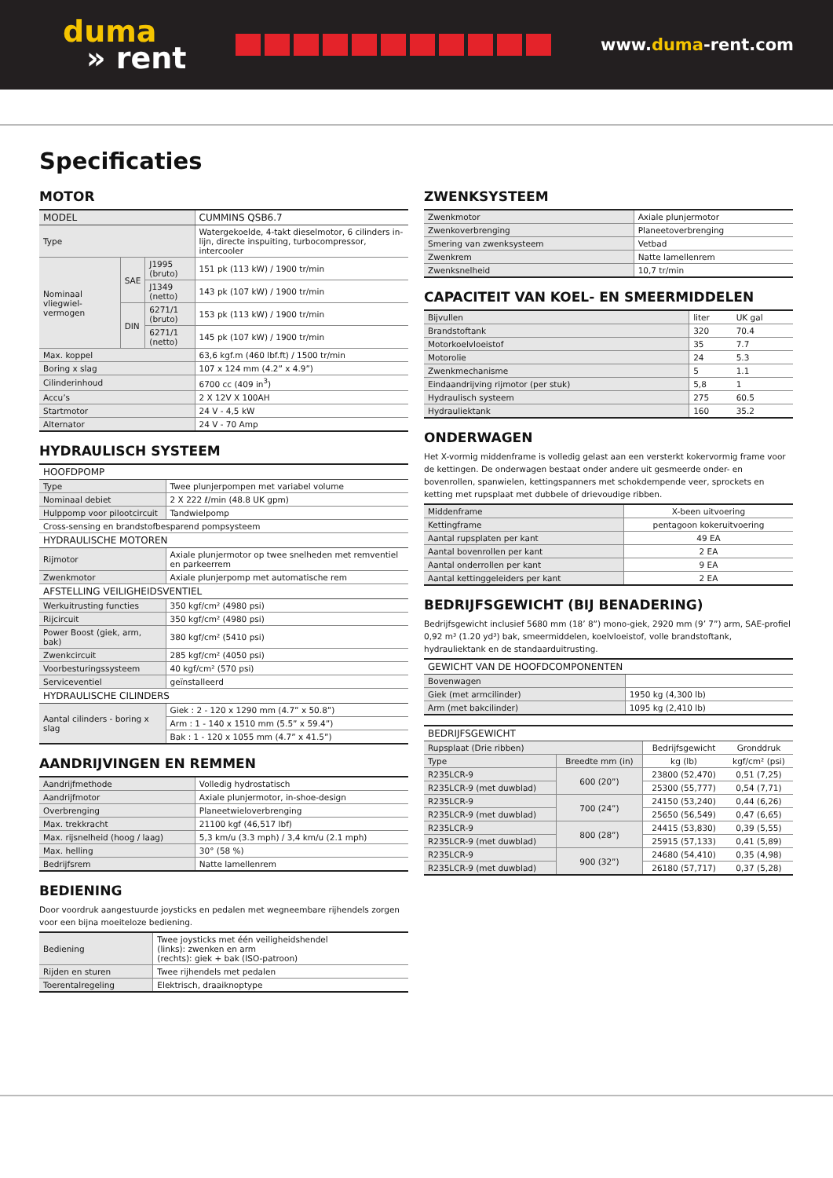duma
» rent
www.duma-rent.com
Specificaties
MOTOR
| MODEL | | | CUMMINS QSB6.7 |
| Type | | | Watergekoelde, 4-takt dieselmotor, 6 cilinders in-lijn, directe inspuiting, turbocompressor, intercooler |
| Nominaal vliegwiel-vermogen | SAE | J1995 (bruto) | 151 pk (113 kW) / 1900 tr/min |
| | | J1349 (netto) | 143 pk (107 kW) / 1900 tr/min |
| | DIN | 6271/1 (bruto) | 153 pk (113 kW) / 1900 tr/min |
| | | 6271/1 (netto) | 145 pk (107 kW) / 1900 tr/min |
| Max. koppel | | | 63,6 kgf.m (460 lbf.ft) / 1500 tr/min |
| Boring x slag | | | 107 x 124 mm (4.2” x 4.9”) |
| Cilinderinhoud | | | 6700 cc (409 in<sup>3</sup>) |
| Accu’s | | | 2 X 12V X 100AH |
| Startmotor | | | 24 V - 4,5 kW |
| Alternator | | | 24 V - 70 Amp |
HYDRAULISCH SYSTEEM
| HOOFDPOMP | |
| Type | Twee plunjerpompen met variabel volume |
| Nominaal debiet | 2 X 222 ℓ/min (48.8 UK gpm) |
| Hulppomp voor pilootcircuit | Tandwielpomp |
| Cross-sensing en brandstofbesparend pompsysteem | |
| HYDRAULISCHE MOTOREN | |
| Rijmotor | Axiale plunjermotor op twee snelheden met remventiel en parkeerrem |
| Zwenkmotor | Axiale plunjerpomp met automatische rem |
| AFSTELLING VEILIGHEIDSVENTIEL | |
| Werkuitrusting functies | 350 kgf/cm² (4980 psi) |
| Rijcircuit | 350 kgf/cm² (4980 psi) |
| Power Boost (giek, arm, bak) | 380 kgf/cm² (5410 psi) |
| Zwenkcircuit | 285 kgf/cm² (4050 psi) |
| Voorbesturingssysteem | 40 kgf/cm² (570 psi) |
| Serviceventiel | geïnstalleerd |
| HYDRAULISCHE CILINDERS | |
| Aantal cilinders - boring x slag | Giek : 2 - 120 x 1290 mm (4.7” x 50.8”) |
| | Arm : 1 - 140 x 1510 mm (5.5” x 59.4”) |
| | Bak : 1 - 120 x 1055 mm (4.7” x 41.5”) |
AANDRIJVINGEN EN REMMEN
| Aandrijfmethode | Volledig hydrostatisch |
| Aandrijfmotor | Axiale plunjermotor, in-shoe-design |
| Overbrenging | Planeetwieloverbrenging |
| Max. trekkracht | 21100 kgf (46,517 lbf) |
| Max. rijsnelheid (hoog / laag) | 5,3 km/u (3.3 mph) / 3,4 km/u (2.1 mph) |
| Max. helling | 30° (58 %) |
| Bedrijfsrem | Natte lamellenrem |
BEDIENING
Door voordruk aangestuurde joysticks en pedalen met wegneembare rijhendels zorgen voor een bijna moeiteloze bediening.
| Bediening | Twee joysticks met één veiligheidshendel (links): zwenken en arm (rechts): giek + bak (ISO-patroon) |
| Rijden en sturen | Twee rijhendels met pedalen |
| Toerentalregeling | Elektrisch, draaiknoptype |
ZWENKSYSTEEM
| Zwenkmotor | Axiale plunjermotor |
| Zwenkoverbrenging | Planeetoverbrenging |
| Smering van zwenksysteem | Vetbad |
| Zwenkrem | Natte lamellenrem |
| Zwenksnelheid | 10,7 tr/min |
CAPACITEIT VAN KOEL- EN SMEERMIDDELEN
| Bijvullen | liter | UK gal |
| Brandstoftank | 320 | 70.4 |
| Motorkoelvloeistof | 35 | 7.7 |
| Motorolie | 24 | 5.3 |
| Zwenkmechanisme | 5 | 1.1 |
| Eindaandrijving rijmotor (per stuk) | 5,8 | 1 |
| Hydraulisch systeem | 275 | 60.5 |
| Hydrauliektank | 160 | 35.2 |
ONDERWAGEN
Het X-vormig middenframe is volledig gelast aan een versterkt kokervormig frame voor de kettingen. De onderwagen bestaat onder andere uit gesmeerde onder- en bovenrollen, spanwielen, kettingspanners met schokdempende veer, sprockets en ketting met rupsplaat met dubbele of drievoudige ribben.
| Middenframe | X-been uitvoering |
| Kettingframe | pentagoon kokeruitvoering |
| Aantal rupsplaten per kant | 49 EA |
| Aantal bovenrollen per kant | 2 EA |
| Aantal onderrollen per kant | 9 EA |
| Aantal kettinggeleiders per kant | 2 EA |
BEDRIJFSGEWICHT (BIJ BENADERING)
Bedrijfsgewicht inclusief 5680 mm (18’ 8”) mono-giek, 2920 mm (9’ 7”) arm, SAE-profiel 0,92 m³ (1.20 yd³) bak, smeermiddelen, koelvloeistof, volle brandstoftank, hydrauliektank en de standaarduitrusting.
| GEWICHT VAN DE HOOFDCOMPONENTEN | |
| Bovenwagen | |
| Giek (met armcilinder) | 1950 kg (4,300 lb) |
| Arm (met bakcilinder) | 1095 kg (2,410 lb) |
| BEDRIJFSGEWICHT | | | |
| Rupsplaat (Drie ribben) | | Bedrijfsgewicht | Gronddruk |
| Type | Breedte mm (in) | kg (lb) | kgf/cm² (psi) |
| R235LCR-9 | 600 (20”) | 23800 (52,470) | 0,51 (7,25) |
| R235LCR-9 (met duwblad) | | 25300 (55,777) | 0,54 (7,71) |
| R235LCR-9 | 700 (24”) | 24150 (53,240) | 0,44 (6,26) |
| R235LCR-9 (met duwblad) | | 25650 (56,549) | 0,47 (6,65) |
| R235LCR-9 | 800 (28”) | 24415 (53,830) | 0,39 (5,55) |
| R235LCR-9 (met duwblad) | | 25915 (57,133) | 0,41 (5,89) |
| R235LCR-9 | 900 (32”) | 24680 (54,410) | 0,35 (4,98) |
| R235LCR-9 (met duwblad) | | 26180 (57,717) | 0,37 (5,28) |